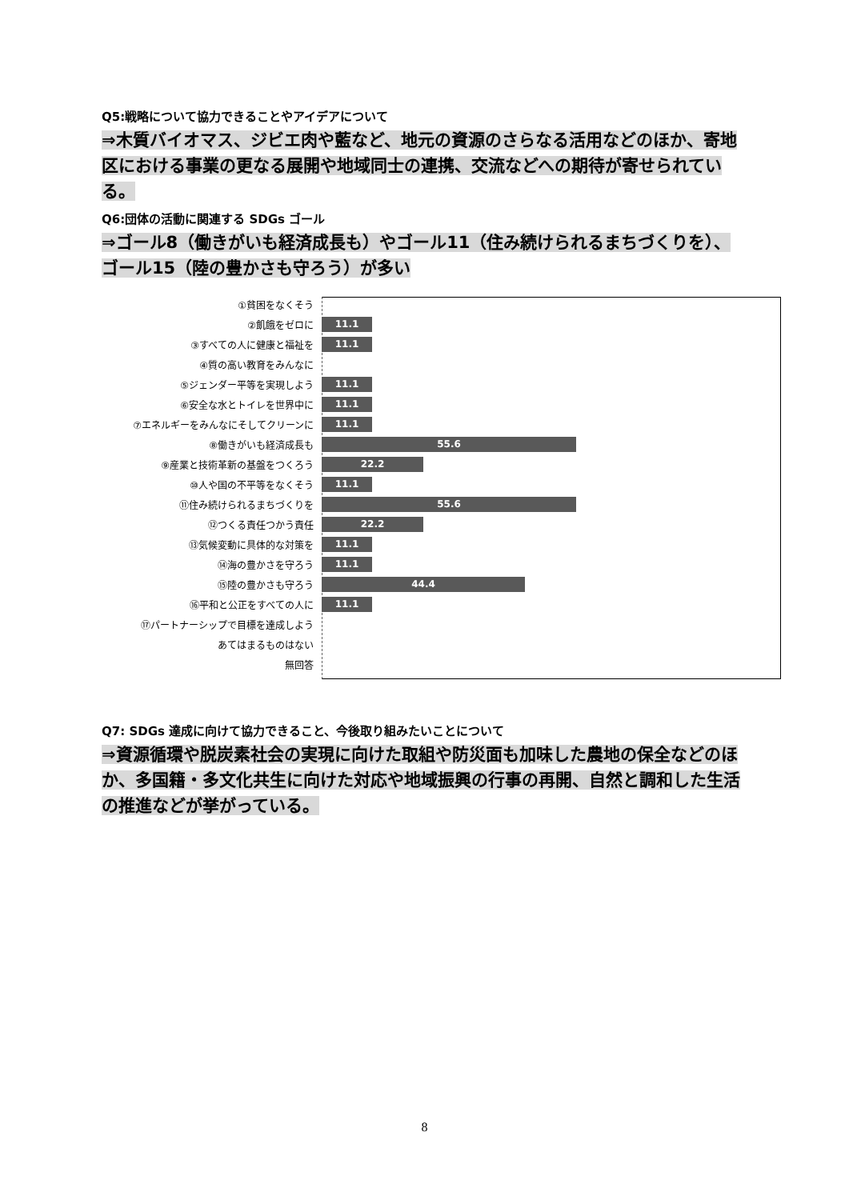Q5:戦略について協力できることやアイデアについて
⇒木質バイオマス、ジビエ肉や藍など、地元の資源のさらなる活用などのほか、寄地区における事業の更なる展開や地域同士の連携、交流などへの期待が寄せられている。
Q6:団体の活動に関連する SDGs ゴール
⇒ゴール8（働きがいも経済成長も）やゴール11（住み続けられるまちづくりを）、ゴール15（陸の豊かさも守ろう）が多い
①貧困をなくそう
②飢餓をゼロに
11.1
③すべての人に健康と福祉を
11.1
④質の高い教育をみんなに
⑤ジェンダー平等を実現しよう
11.1
⑥安全な水とトイレを世界中に
11.1
⑦エネルギーをみんなにそしてクリーンに
11.1
⑧働きがいも経済成長も
55.6
⑨産業と技術革新の基盤をつくろう
22.2
⑩人や国の不平等をなくそう
11.1
⑪住み続けられるまちづくりを
55.6
⑫つくる責任つかう責任
22.2
⑬気候変動に具体的な対策を
11.1
⑭海の豊かさを守ろう
11.1
⑮陸の豊かさも守ろう
44.4
⑯平和と公正をすべての人に
11.1
⑰パートナーシップで目標を達成しよう
あてはまるものはない
無回答
Q7: SDGs 達成に向けて協力できること、今後取り組みたいことについて
⇒資源循環や脱炭素社会の実現に向けた取組や防災面も加味した農地の保全などのほか、多国籍・多文化共生に向けた対応や地域振興の行事の再開、自然と調和した生活の推進などが挙がっている。
8